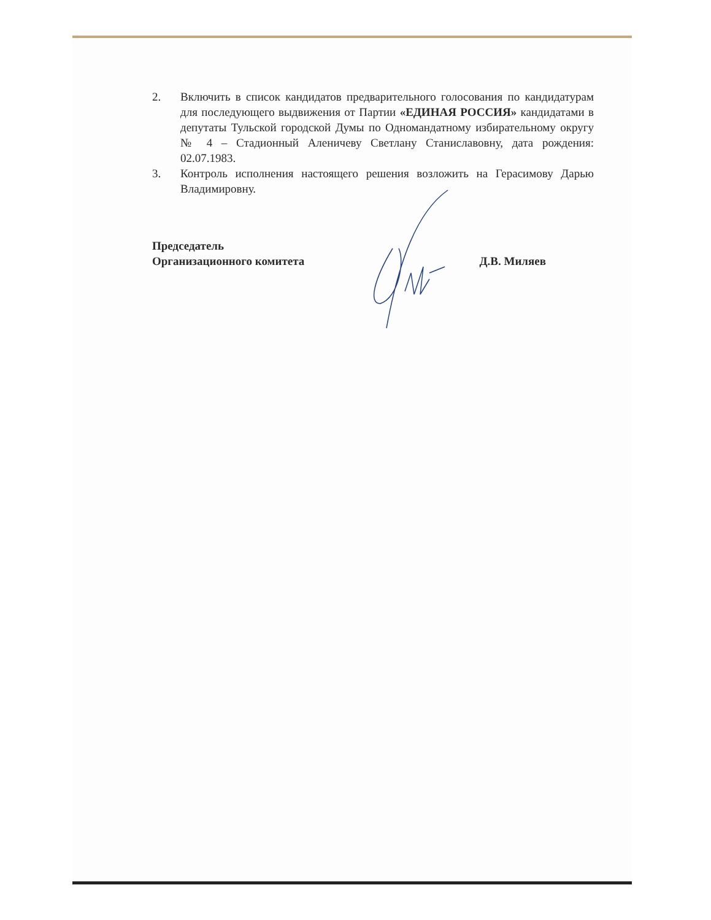2. Включить в список кандидатов предварительного голосования по кандидатурам для последующего выдвижения от Партии «ЕДИНАЯ РОССИЯ» кандидатами в депутаты Тульской городской Думы по Одномандатному избирательному округу № 4 – Стадионный Аленичеву Светлану Станиславовну, дата рождения: 02.07.1983.
3. Контроль исполнения настоящего решения возложить на Герасимову Дарью Владимировну.
Председатель
Организационного комитета
Д.В. Миляев